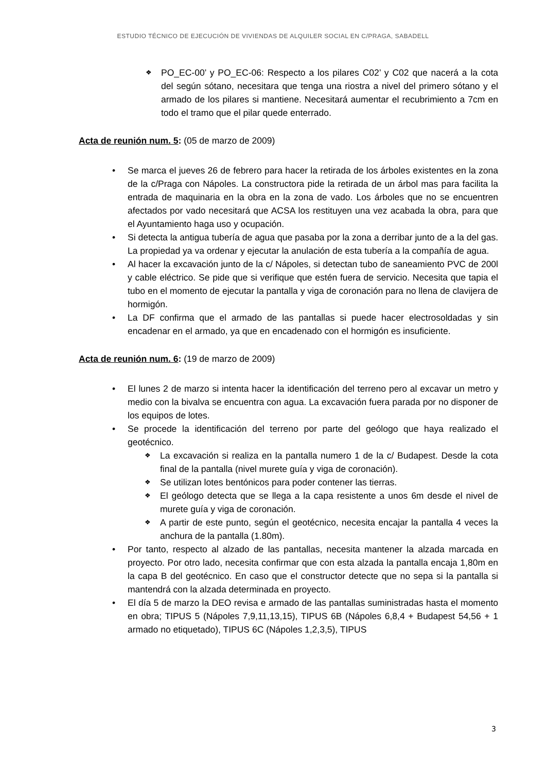ESTUDIO TÉCNICO DE EJECUCIÓN DE VIVIENDAS DE ALQUILER SOCIAL EN C/PRAGA, SABADELL
❖ PO_EC-00’ y PO_EC-06: Respecto a los pilares C02’ y C02 que nacerá a la cota del según sótano, necesitara que tenga una riostra a nivel del primero sótano y el armado de los pilares si mantiene. Necesitará aumentar el recubrimiento a 7cm en todo el tramo que el pilar quede enterrado.
Acta de reunión num. 5: (05 de marzo de 2009)
• Se marca el jueves 26 de febrero para hacer la retirada de los árboles existentes en la zona de la c/Praga con Nápoles. La constructora pide la retirada de un árbol mas para facilita la entrada de maquinaria en la obra en la zona de vado. Los árboles que no se encuentren afectados por vado necesitará que ACSA los restituyen una vez acabada la obra, para que el Ayuntamiento haga uso y ocupación.
• Si detecta la antigua tubería de agua que pasaba por la zona a derribar junto de a la del gas. La propiedad ya va ordenar y ejecutar la anulación de esta tubería a la compañía de agua.
• Al hacer la excavación junto de la c/ Nápoles, si detectan tubo de saneamiento PVC de 200l y cable eléctrico. Se pide que si verifique que estén fuera de servicio. Necesita que tapia el tubo en el momento de ejecutar la pantalla y viga de coronación para no llena de clavijera de hormigón.
• La DF confirma que el armado de las pantallas si puede hacer electrosoldadas y sin encadenar en el armado, ya que en encadenado con el hormigón es insuficiente.
Acta de reunión num. 6: (19 de marzo de 2009)
• El lunes 2 de marzo si intenta hacer la identificación del terreno pero al excavar un metro y medio con la bivalva se encuentra con agua. La excavación fuera parada por no disponer de los equipos de lotes.
• Se procede la identificación del terreno por parte del geólogo que haya realizado el geotécnico.
❖ La excavación si realiza en la pantalla numero 1 de la c/ Budapest. Desde la cota final de la pantalla (nivel murete guía y viga de coronación).
❖ Se utilizan lotes bentónicos para poder contener las tierras.
❖ El geólogo detecta que se llega a la capa resistente a unos 6m desde el nivel de murete guía y viga de coronación.
❖ A partir de este punto, según el geotécnico, necesita encajar la pantalla 4 veces la anchura de la pantalla (1.80m).
• Por tanto, respecto al alzado de las pantallas, necesita mantener la alzada marcada en proyecto. Por otro lado, necesita confirmar que con esta alzada la pantalla encaja 1,80m en la capa B del geotécnico. En caso que el constructor detecte que no sepa si la pantalla si mantendrá con la alzada determinada en proyecto.
• El día 5 de marzo la DEO revisa e armado de las pantallas suministradas hasta el momento en obra; TIPUS 5 (Nápoles 7,9,11,13,15), TIPUS 6B (Nápoles 6,8,4 + Budapest 54,56 + 1 armado no etiquetado), TIPUS 6C (Nápoles 1,2,3,5), TIPUS
3